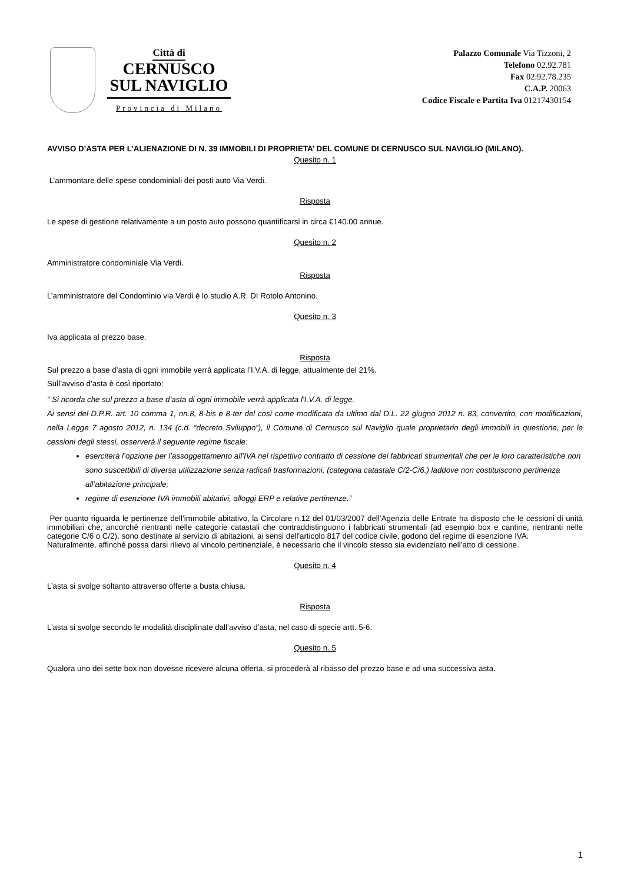Città di
CERNUSCO
SUL NAVIGLIO
Provincia di Milano
Palazzo Comunale Via Tizzoni, 2
Telefono 02.92.781
Fax 02.92.78.235
C.A.P. 20063
Codice Fiscale e Partita Iva 01217430154
AVVISO D’ASTA PER L’ALIENAZIONE DI N. 39 IMMOBILI DI PROPRIETA’ DEL COMUNE DI CERNUSCO SUL NAVIGLIO (MILANO).
Quesito n. 1
L’ammontare delle spese condominiali dei posti auto Via Verdi.
Risposta
Le spese di gestione relativamente a un posto auto possono quantificarsi in circa €140.00 annue.
Quesito n. 2
Amministratore condominiale Via Verdi.
Risposta
L’amministratore del Condominio via Verdi è lo studio A.R. DI Rotolo Antonino.
Quesito n. 3
Iva applicata al prezzo base.
Risposta
Sul prezzo a base d’asta di ogni immobile verrà applicata l’I.V.A. di legge, attualmente del 21%.
Sull’avviso d’asta è così riportato:
“ Si ricorda che sul prezzo a base d’asta di ogni immobile verrà applicata l’I.V.A. di legge.
Ai sensi del D.P.R. art. 10 comma 1, nn.8, 8-bis e 8-ter del così come modificata da ultimo dal D.L. 22 giugno 2012 n. 83, convertito, con modificazioni, nella Legge 7 agosto 2012, n. 134 (c.d. “decreto Sviluppo”), il Comune di Cernusco sul Naviglio quale proprietario degli immobili in questione, per le cessioni degli stessi, osserverà il seguente regime fiscale:
eserciterà l’opzione per l’assoggettamento all’IVA nel rispettivo contratto di cessione dei fabbricati strumentali che per le loro caratteristiche non sono suscettibili di diversa utilizzazione senza radicali trasformazioni, (categoria catastale C/2-C/6.) laddove non costituiscono pertinenza all’abitazione principale;
regime di esenzione IVA immobili abitativi, alloggi ERP e relative pertinenze.”
Per quanto riguarda le pertinenze dell’immobile abitativo, la Circolare n.12 del 01/03/2007 dell’Agenzia delle Entrate ha disposto che le cessioni di unità immobiliari che, ancorché rientranti nelle categorie catastali che contraddistinguono i fabbricati strumentali (ad esempio box e cantine, rientranti nelle categorie C/6 o C/2), sono destinate al servizio di abitazioni, ai sensi dell'articolo 817 del codice civile, godono del regime di esenzione IVA.
Naturalmente, affinché possa darsi rilievo al vincolo pertinenziale, è necessario che il vincolo stesso sia evidenziato nell’atto di cessione.
Quesito n. 4
L’asta si svolge soltanto attraverso offerte a busta chiusa.
Risposta
L’asta si svolge secondo le modalità disciplinate dall’avviso d’asta, nel caso di specie artt. 5-6.
Quesito n. 5
Qualora uno dei sette box non dovesse ricevere alcuna offerta, si procederà al ribasso del prezzo base e ad una successiva asta.
1